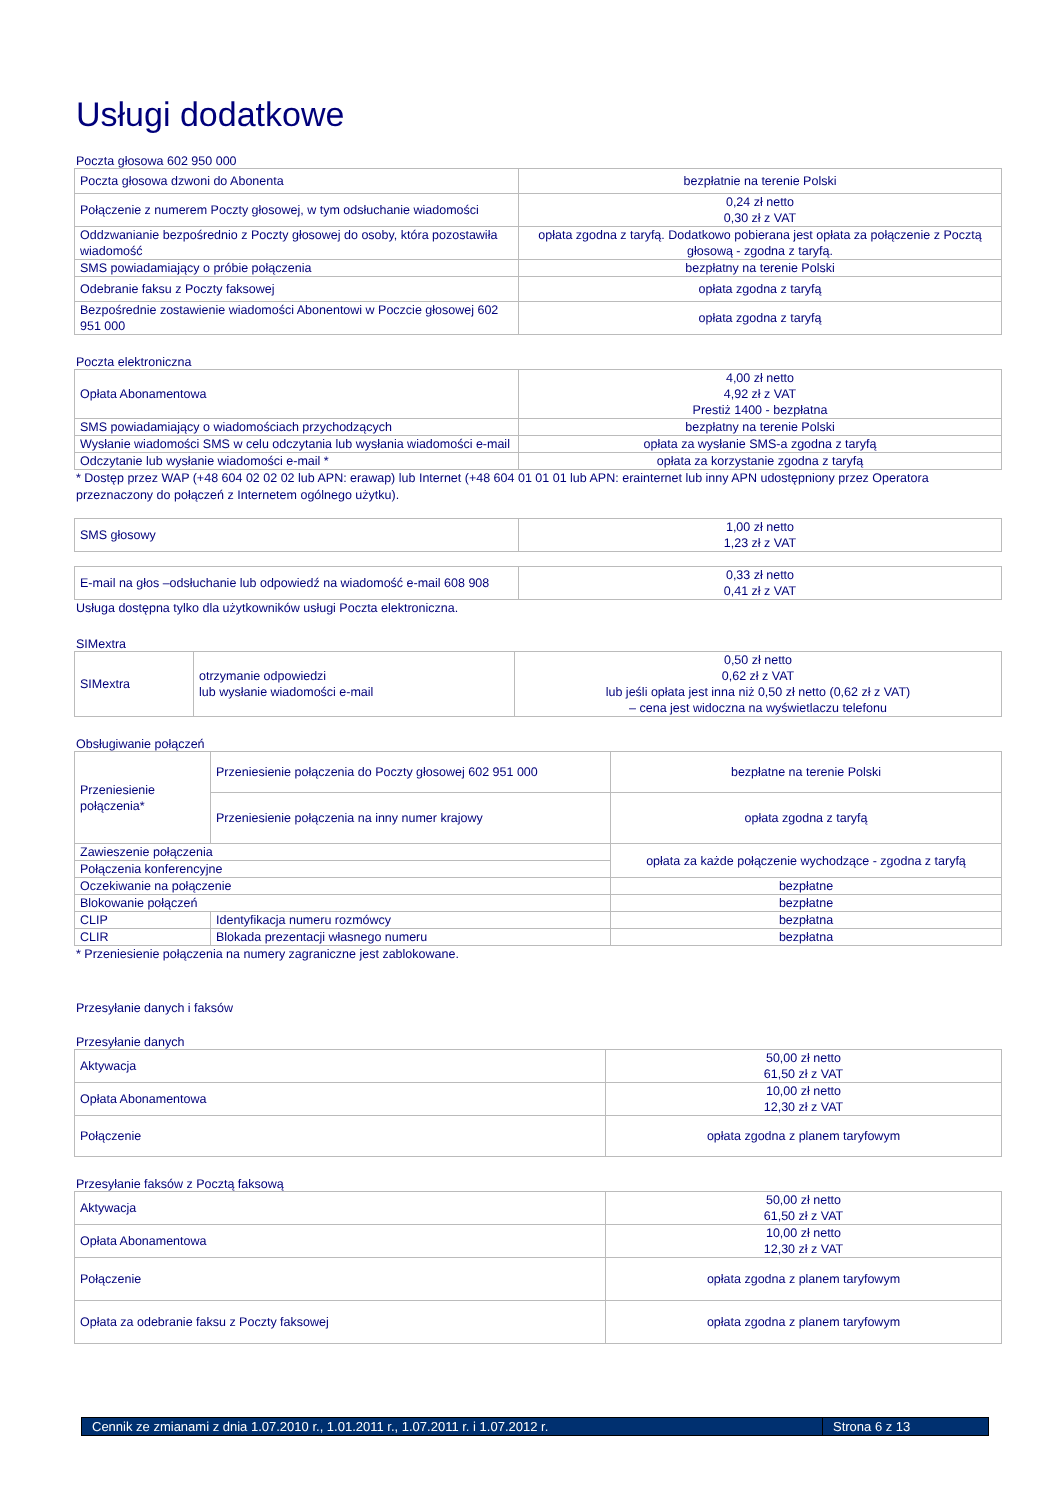Usługi dodatkowe
Poczta głosowa 602 950 000
| Poczta głosowa dzwoni do Abonenta | bezpłatnie na terenie Polski |
| Połączenie z numerem Poczty głosowej, w tym odsłuchanie wiadomości | 0,24 zł netto 0,30 zł z VAT |
| Oddzwanianie bezpośrednio z Poczty głosowej do osoby, która pozostawiła wiadomość | opłata zgodna z taryfą. Dodatkowo pobierana jest opłata za połączenie z Pocztą głosową - zgodna z taryfą. |
| SMS powiadamiający o próbie połączenia | bezpłatny na terenie Polski |
| Odebranie faksu z Poczty faksowej | opłata zgodna z taryfą |
| Bezpośrednie zostawienie wiadomości Abonentowi w Poczcie głosowej 602 951 000 | opłata zgodna z taryfą |
Poczta elektroniczna
| Opłata Abonamentowa | 4,00 zł netto 4,92 zł z VAT Prestiż 1400 - bezpłatna |
| SMS powiadamiający o wiadomościach przychodzących | bezpłatny na terenie Polski |
| Wysłanie wiadomości SMS w celu odczytania lub wysłania wiadomości e-mail | opłata za wysłanie SMS-a zgodna z taryfą |
| Odczytanie lub wysłanie wiadomości e-mail * | opłata za korzystanie zgodna z taryfą |
* Dostęp przez WAP (+48 604 02 02 02 lub APN: erawap) lub Internet (+48 604 01 01 01 lub APN: erainternet lub inny APN udostępniony przez Operatora przeznaczony do połączeń z Internetem ogólnego użytku).
| SMS głosowy | 1,00 zł netto 1,23 zł z VAT |
| E-mail na głos –odsłuchanie lub odpowiedź na wiadomość e-mail 608 908 | 0,33 zł netto 0,41 zł z VAT |
Usługa dostępna tylko dla użytkowników usługi Poczta elektroniczna.
SIMextra
| SIMextra | otrzymanie odpowiedzi lub wysłanie wiadomości e-mail | 0,50 zł netto 0,62 zł z VAT lub jeśli opłata jest inna niż 0,50 zł netto (0,62 zł z VAT) – cena jest widoczna na wyświetlaczu telefonu |
Obsługiwanie połączeń
| Przeniesienie połączenia* | Przeniesienie połączenia do Poczty głosowej 602 951 000 | bezpłatne na terenie Polski |
| | Przeniesienie połączenia na inny numer krajowy | opłata zgodna z taryfą |
| Zawieszenie połączenia | | opłata za każde połączenie wychodzące - zgodna z taryfą |
| Połączenia konferencyjne | | |
| Oczekiwanie na połączenie | | bezpłatne |
| Blokowanie połączeń | | bezpłatne |
| CLIP | Identyfikacja numeru rozmówcy | bezpłatna |
| CLIR | Blokada prezentacji własnego numeru | bezpłatna |
* Przeniesienie połączenia na numery zagraniczne jest zablokowane.
Przesyłanie danych i faksów
Przesyłanie danych
| Aktywacja | 50,00 zł netto 61,50 zł z VAT |
| Opłata Abonamentowa | 10,00 zł netto 12,30 zł z VAT |
| Połączenie | opłata zgodna z planem taryfowym |
Przesyłanie faksów z Pocztą faksową
| Aktywacja | 50,00 zł netto 61,50 zł z VAT |
| Opłata Abonamentowa | 10,00 zł netto 12,30 zł z VAT |
| Połączenie | opłata zgodna z planem taryfowym |
| Opłata za odebranie faksu z Poczty faksowej | opłata zgodna z planem taryfowym |
Cennik ze zmianami z dnia 1.07.2010 r., 1.01.2011 r., 1.07.2011 r. i 1.07.2012 r. Strona 6 z 13